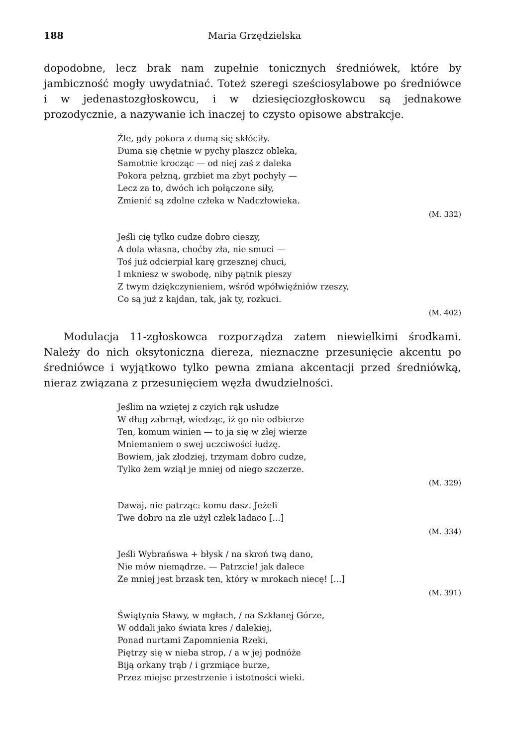188 Maria Grzędzielska
dopodobne, lecz brak nam zupełnie tonicznych średniówek, które by jambiczność mogły uwydatniać. Toteż szeregi sześciosylabowe po średniówce i w jedenastozgłoskowcu, i w dziesięciozgłoskowcu są jednakowe prozodycznie, a nazywanie ich inaczej to czysto opisowe abstrakcje.
Źle, gdy pokora z dumą się skłóciły.
Duma się chętnie w pychy płaszcz obleka,
Samotnie krocząc — od niej zaś z daleka
Pokora pełzną, grzbiet ma zbyt pochyły —
Lecz za to, dwóch ich połączone siły,
Zmienić są zdolne człeka w Nadczłowieka.
(M. 332)
Jeśli cię tylko cudze dobro cieszy,
A dola własna, choćby zła, nie smuci —
Toś już odcierpiał karę grzesznej chuci,
I mkniesz w swobodę, niby pątnik pieszy
Z twym dziękczynieniem, wśród wpółwięźniów rzeszy,
Co są już z kajdan, tak, jak ty, rozkuci.
(M. 402)
Modulacja 11-zgłoskowca rozporządza zatem niewielkimi środkami. Należy do nich oksytoniczna diereza, nieznaczne przesunięcie akcentu po średniówce i wyjątkowo tylko pewna zmiana akcentacji przed średniówką, nieraz związana z przesunięciem węzła dwudzielności.
Jeślim na wziętej z czyich rąk usłudze
W dług zabrnął, wiedząc, iż go nie odbierze
Ten, komum winien — to ja się w złej wierze
Mniemaniem o swej uczciwości łudzę.
Bowiem, jak złodziej, trzymam dobro cudze,
Tylko żem wziął je mniej od niego szczerze.
(M. 329)
Dawaj, nie patrząc: komu dasz. Jeżeli
Twe dobro na złe użył człek ladaco [...]
(M. 334)
Jeśli Wybrańswa + błysk / na skroń twą dano,
Nie mów niemądrze. — Patrzcie! jak dalece
Ze mniej jest brzask ten, który w mrokach niecę! [...]
(M. 391)
Świątynia Sławy, w mgłach, / na Szklanej Górze,
W oddali jako świata kres / dalekiej,
Ponad nurtami Zapomnienia Rzeki,
Piętrzy się w nieba strop, / a w jej podnóże
Biją orkany trąb / i grzmiące burze,
Przez miejsc przestrzenie i istotności wieki.